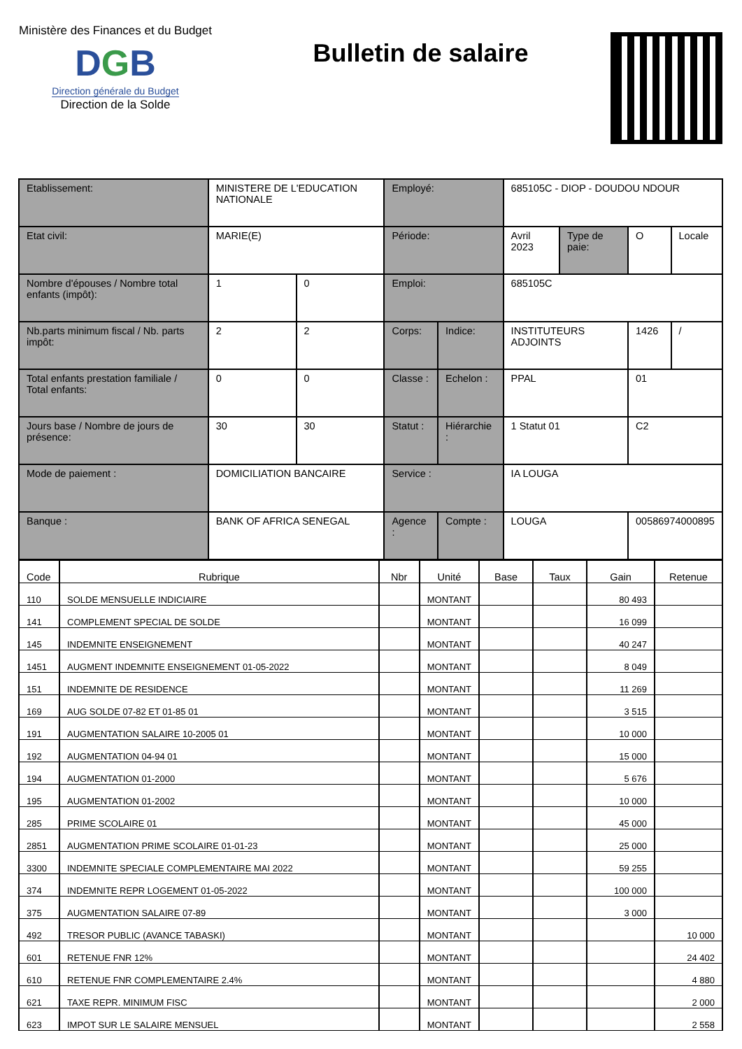Ministère des Finances et du Budget
DGB
Direction générale du Budget
Direction de la Solde
Bulletin de salaire
| Etablissement: | MINISTERE DE L'EDUCATION NATIONALE | | Employé: | | 685105C - DIOP - DOUDOU NDOUR | | | |
| Etat civil: | MARIE(E) | | Période: | | Avril 2023 | Type de paie: | O | Locale |
| Nombre d'épouses / Nombre total enfants (impôt): | 1 | 0 | Emploi: | | 685105C | | | |
| Nb.parts minimum fiscal / Nb. parts impôt: | 2 | 2 | Corps: | Indice: | INSTITUTEURS ADJOINTS | | 1426 | / |
| Total enfants prestation familiale / Total enfants: | 0 | 0 | Classe : | Echelon : | PPAL | | 01 | |
| Jours base / Nombre de jours de présence: | 30 | 30 | Statut : | Hiérarchie : | 1 Statut 01 | | C2 | |
| Mode de paiement : | DOMICILIATION BANCAIRE | | Service : | | IA LOUGA | | | |
| Banque : | BANK OF AFRICA SENEGAL | | Agence : | Compte : | LOUGA | | 00586974000895 | |
| Code | Rubrique | Nbr | Unité | Base | Taux | Gain | Retenue |
| --- | --- | --- | --- | --- | --- | --- | --- |
| 110 | SOLDE MENSUELLE INDICIAIRE | | MONTANT | | | 80 493 | |
| 141 | COMPLEMENT SPECIAL DE SOLDE | | MONTANT | | | 16 099 | |
| 145 | INDEMNITE ENSEIGNEMENT | | MONTANT | | | 40 247 | |
| 1451 | AUGMENT INDEMNITE ENSEIGNEMENT 01-05-2022 | | MONTANT | | | 8 049 | |
| 151 | INDEMNITE DE RESIDENCE | | MONTANT | | | 11 269 | |
| 169 | AUG SOLDE 07-82 ET 01-85 01 | | MONTANT | | | 3 515 | |
| 191 | AUGMENTATION SALAIRE 10-2005 01 | | MONTANT | | | 10 000 | |
| 192 | AUGMENTATION 04-94 01 | | MONTANT | | | 15 000 | |
| 194 | AUGMENTATION 01-2000 | | MONTANT | | | 5 676 | |
| 195 | AUGMENTATION 01-2002 | | MONTANT | | | 10 000 | |
| 285 | PRIME SCOLAIRE 01 | | MONTANT | | | 45 000 | |
| 2851 | AUGMENTATION PRIME SCOLAIRE 01-01-23 | | MONTANT | | | 25 000 | |
| 3300 | INDEMNITE SPECIALE COMPLEMENTAIRE MAI 2022 | | MONTANT | | | 59 255 | |
| 374 | INDEMNITE REPR LOGEMENT 01-05-2022 | | MONTANT | | | 100 000 | |
| 375 | AUGMENTATION SALAIRE 07-89 | | MONTANT | | | 3 000 | |
| 492 | TRESOR PUBLIC (AVANCE TABASKI) | | MONTANT | | | | 10 000 |
| 601 | RETENUE FNR 12% | | MONTANT | | | | 24 402 |
| 610 | RETENUE FNR COMPLEMENTAIRE 2.4% | | MONTANT | | | | 4 880 |
| 621 | TAXE REPR. MINIMUM FISC | | MONTANT | | | | 2 000 |
| 623 | IMPOT SUR LE SALAIRE MENSUEL | | MONTANT | | | | 2 558 |